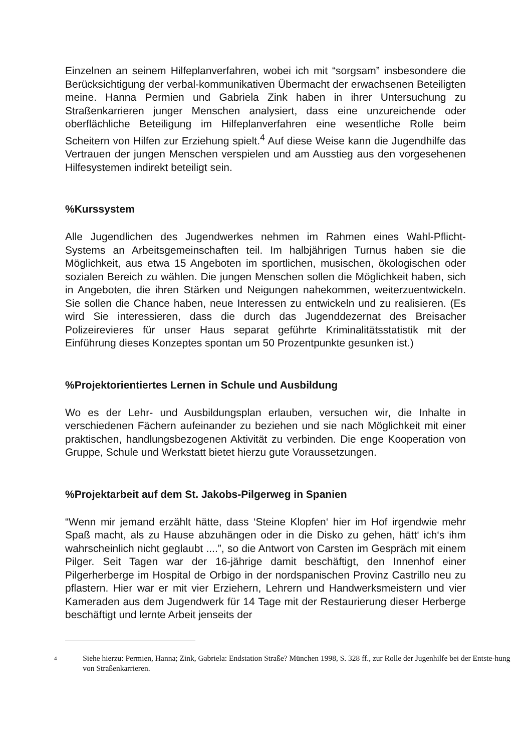Einzelnen an seinem Hilfeplanverfahren, wobei ich mit “sorgsam” insbesondere die Berücksichtigung der verbal-kommunikativen Übermacht der erwachsenen Beteiligten meine. Hanna Permien und Gabriela Zink haben in ihrer Untersuchung zu Straßenkarrieren junger Menschen analysiert, dass eine unzureichende oder oberflächliche Beteiligung im Hilfeplanverfahren eine wesentliche Rolle beim Scheitern von Hilfen zur Erziehung spielt.<sup>4</sup> Auf diese Weise kann die Jugendhilfe das Vertrauen der jungen Menschen verspielen und am Ausstieg aus den vorgesehenen Hilfesystemen indirekt beteiligt sein.
%Kurssystem
Alle Jugendlichen des Jugendwerkes nehmen im Rahmen eines Wahl-Pflicht-Systems an Arbeitsgemeinschaften teil. Im halbjährigen Turnus haben sie die Möglichkeit, aus etwa 15 Angeboten im sportlichen, musischen, ökologischen oder sozialen Bereich zu wählen. Die jungen Menschen sollen die Möglichkeit haben, sich in Angeboten, die ihren Stärken und Neigungen nahekommen, weiterzuentwickeln. Sie sollen die Chance haben, neue Interessen zu entwickeln und zu realisieren. (Es wird Sie interessieren, dass die durch das Jugenddezernat des Breisacher Polizeirevieres für unser Haus separat geführte Kriminalitätsstatistik mit der Einführung dieses Konzeptes spontan um 50 Prozentpunkte gesunken ist.)
%Projektorientiertes Lernen in Schule und Ausbildung
Wo es der Lehr- und Ausbildungsplan erlauben, versuchen wir, die Inhalte in verschiedenen Fächern aufeinander zu beziehen und sie nach Möglichkeit mit einer praktischen, handlungsbezogenen Aktivität zu verbinden. Die enge Kooperation von Gruppe, Schule und Werkstatt bietet hierzu gute Voraussetzungen.
%Projektarbeit auf dem St. Jakobs-Pilgerweg in Spanien
“Wenn mir jemand erzählt hätte, dass ‘Steine Klopfen‘ hier im Hof irgendwie mehr Spaß macht, als zu Hause abzuhängen oder in die Disko zu gehen, hätt‘ ich‘s ihm wahrscheinlich nicht geglaubt ....”, so die Antwort von Carsten im Gespräch mit einem Pilger. Seit Tagen war der 16-jährige damit beschäftigt, den Innenhof einer Pilgerherberge im Hospital de Orbigo in der nordspanischen Provinz Castrillo neu zu pflastern. Hier war er mit vier Erziehern, Lehrern und Handwerksmeistern und vier Kameraden aus dem Jugendwerk für 14 Tage mit der Restaurierung dieser Herberge beschäftigt und lernte Arbeit jenseits der
<sup>4</sup>
Siehe hierzu: Permien, Hanna; Zink, Gabriela: Endstation Straße? München 1998, S. 328 ff., zur Rolle der Jugenhilfe bei der Entste-hung von Straßenkarrieren.